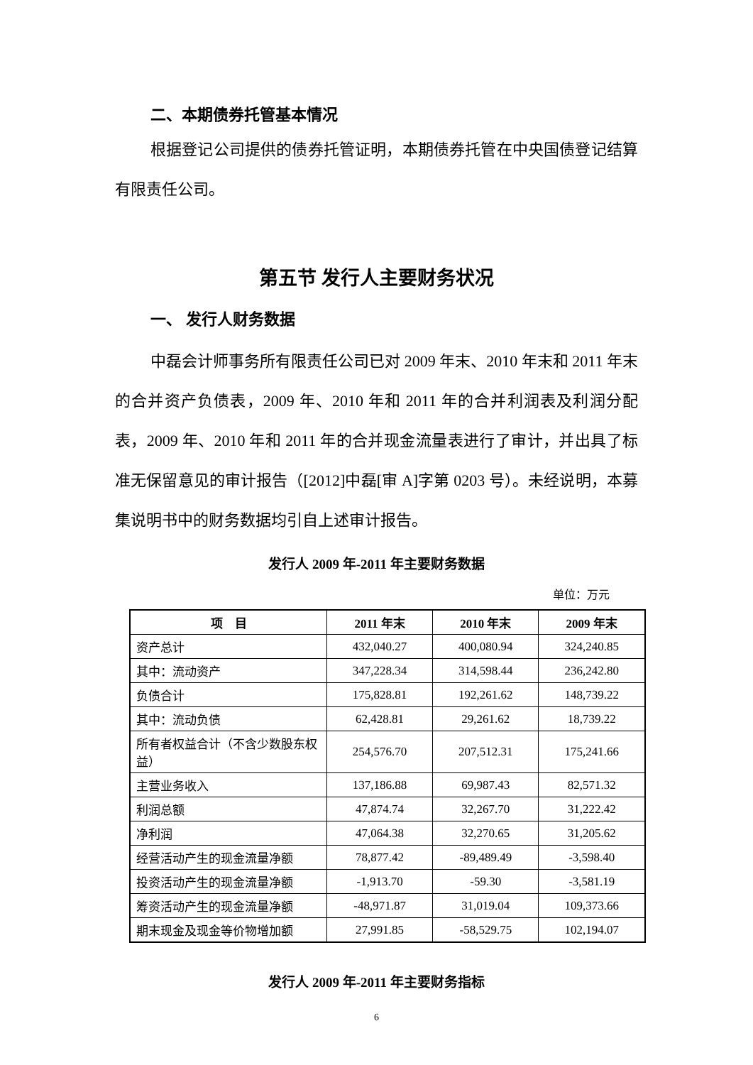二、本期债券托管基本情况
根据登记公司提供的债券托管证明，本期债券托管在中央国债登记结算有限责任公司。
第五节 发行人主要财务状况
一、 发行人财务数据
中磊会计师事务所有限责任公司已对 2009 年末、2010 年末和 2011 年末的合并资产负债表，2009 年、2010 年和 2011 年的合并利润表及利润分配表，2009 年、2010 年和 2011 年的合并现金流量表进行了审计，并出具了标准无保留意见的审计报告（[2012]中磊[审 A]字第 0203 号）。未经说明，本募集说明书中的财务数据均引自上述审计报告。
发行人 2009 年-2011 年主要财务数据
单位：万元
| 项 目 | 2011 年末 | 2010 年末 | 2009 年末 |
| --- | --- | --- | --- |
| 资产总计 | 432,040.27 | 400,080.94 | 324,240.85 |
| 其中：流动资产 | 347,228.34 | 314,598.44 | 236,242.80 |
| 负债合计 | 175,828.81 | 192,261.62 | 148,739.22 |
| 其中：流动负债 | 62,428.81 | 29,261.62 | 18,739.22 |
| 所有者权益合计（不含少数股东权益） | 254,576.70 | 207,512.31 | 175,241.66 |
| 主营业务收入 | 137,186.88 | 69,987.43 | 82,571.32 |
| 利润总额 | 47,874.74 | 32,267.70 | 31,222.42 |
| 净利润 | 47,064.38 | 32,270.65 | 31,205.62 |
| 经营活动产生的现金流量净额 | 78,877.42 | -89,489.49 | -3,598.40 |
| 投资活动产生的现金流量净额 | -1,913.70 | -59.30 | -3,581.19 |
| 筹资活动产生的现金流量净额 | -48,971.87 | 31,019.04 | 109,373.66 |
| 期末现金及现金等价物增加额 | 27,991.85 | -58,529.75 | 102,194.07 |
发行人 2009 年-2011 年主要财务指标
6